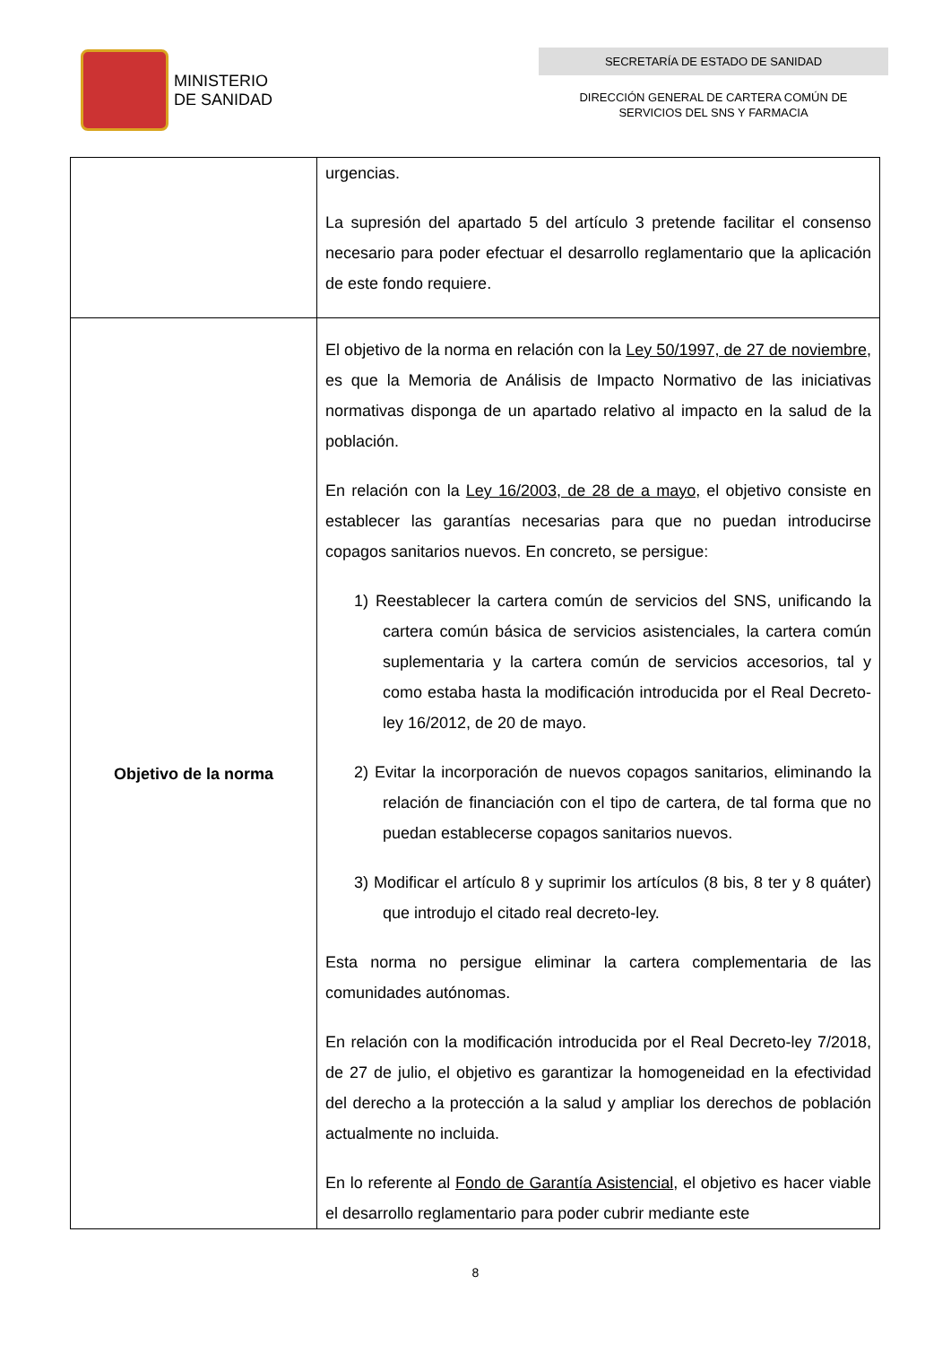MINISTERIO
DE SANIDAD
SECRETARÍA DE ESTADO DE SANIDAD
DIRECCIÓN GENERAL DE CARTERA COMÚN DE
SERVICIOS DEL SNS Y FARMACIA
| | urgencias. La supresión del apartado 5 del artículo 3 pretende facilitar el consenso necesario para poder efectuar el desarrollo reglamentario que la aplicación de este fondo requiere. |
| Objetivo de la norma | El objetivo de la norma en relación con la Ley 50/1997, de 27 de noviembre, es que la Memoria de Análisis de Impacto Normativo de las iniciativas normativas disponga de un apartado relativo al impacto en la salud de la población. En relación con la Ley 16/2003, de 28 de a mayo, el objetivo consiste en establecer las garantías necesarias para que no puedan introducirse copagos sanitarios nuevos. En concreto, se persigue: 1) Reestablecer la cartera común de servicios del SNS, unificando la cartera común básica de servicios asistenciales, la cartera común suplementaria y la cartera común de servicios accesorios, tal y como estaba hasta la modificación introducida por el Real Decreto-ley 16/2012, de 20 de mayo. 2) Evitar la incorporación de nuevos copagos sanitarios, eliminando la relación de financiación con el tipo de cartera, de tal forma que no puedan establecerse copagos sanitarios nuevos. 3) Modificar el artículo 8 y suprimir los artículos (8 bis, 8 ter y 8 quáter) que introdujo el citado real decreto-ley. Esta norma no persigue eliminar la cartera complementaria de las comunidades autónomas. En relación con la modificación introducida por el Real Decreto-ley 7/2018, de 27 de julio, el objetivo es garantizar la homogeneidad en la efectividad del derecho a la protección a la salud y ampliar los derechos de población actualmente no incluida. En lo referente al Fondo de Garantía Asistencial , el objetivo es hacer viable el desarrollo reglamentario para poder cubrir mediante este |
8